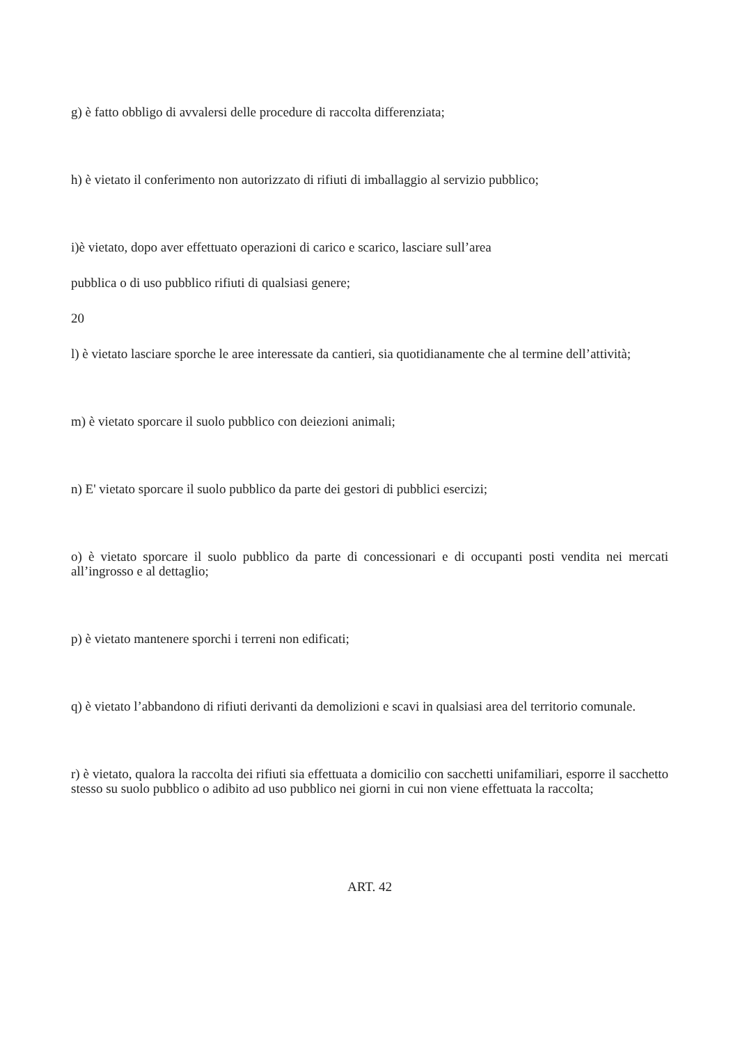g) è fatto obbligo di avvalersi delle procedure di raccolta differenziata;
h) è vietato il conferimento non autorizzato di rifiuti di imballaggio al servizio pubblico;
i)è vietato, dopo aver effettuato operazioni di carico e scarico, lasciare sull’area
pubblica o di uso pubblico rifiuti di qualsiasi genere;
20
l) è vietato lasciare sporche le aree interessate da cantieri, sia quotidianamente che al termine dell’attività;
m) è vietato sporcare il suolo pubblico con deiezioni animali;
n) E' vietato sporcare il suolo pubblico da parte dei gestori di pubblici esercizi;
o) è vietato sporcare il suolo pubblico da parte di concessionari e di occupanti posti vendita nei mercati all’ingrosso e al dettaglio;
p) è vietato mantenere sporchi i terreni non edificati;
q) è vietato l’abbandono di rifiuti derivanti da demolizioni e scavi in qualsiasi area del territorio comunale.
r) è vietato, qualora la raccolta dei rifiuti sia effettuata a domicilio con sacchetti unifamiliari, esporre il sacchetto stesso su suolo pubblico o adibito ad uso pubblico nei giorni in cui non viene effettuata la raccolta;
ART. 42